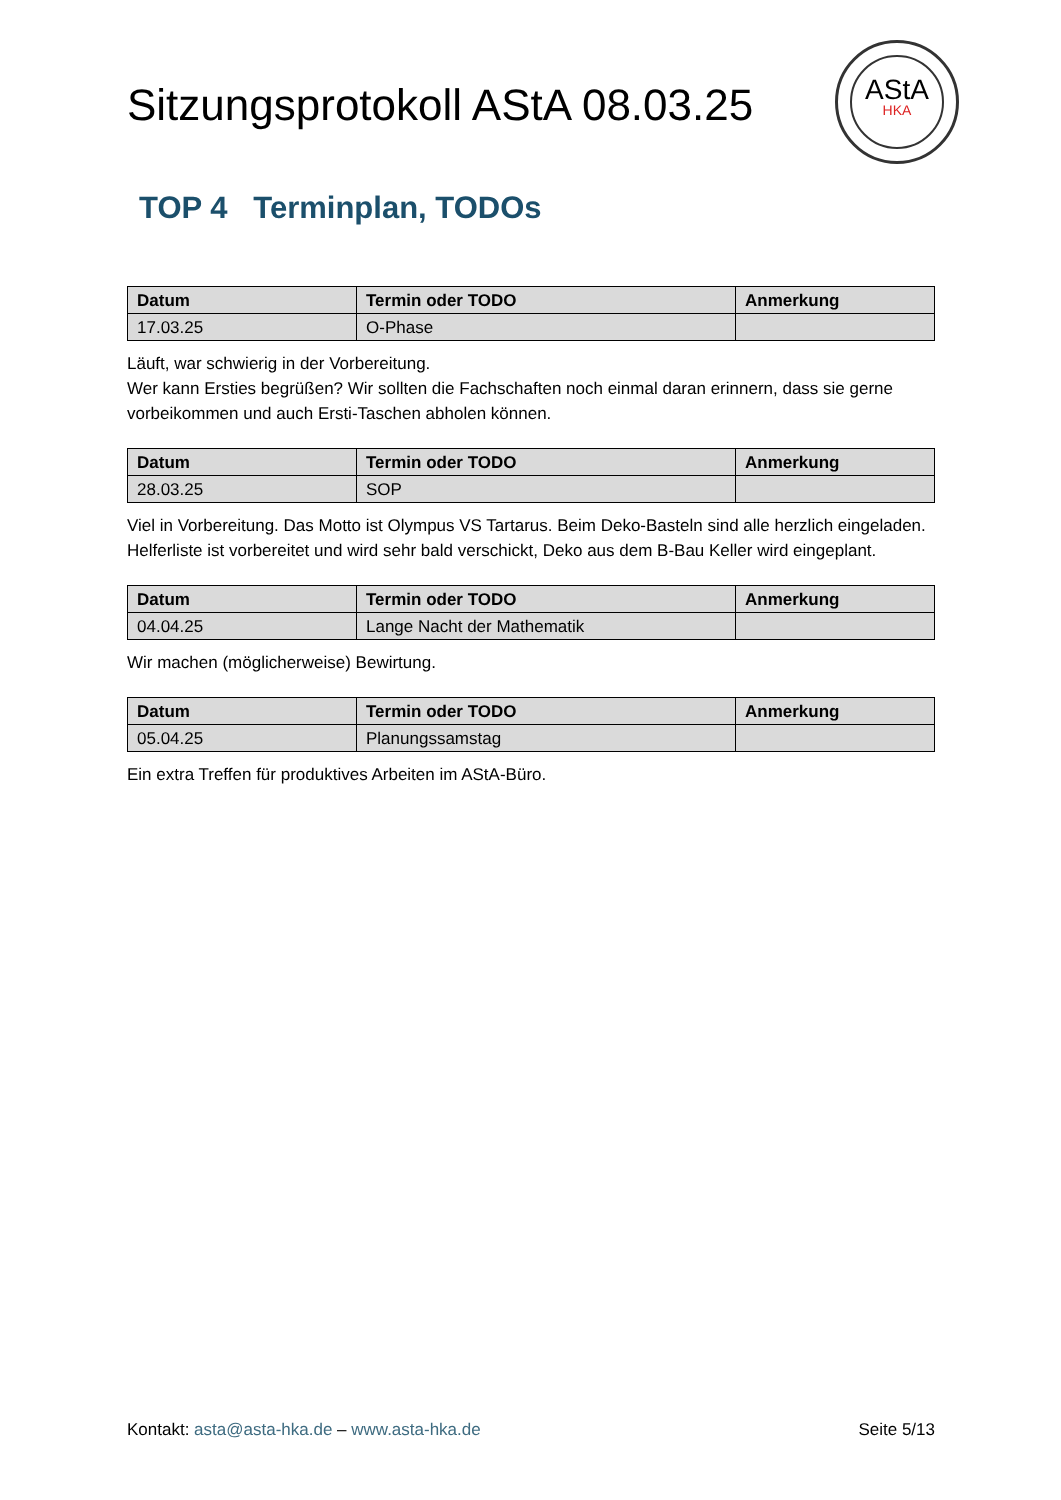Sitzungsprotokoll AStA 08.03.25
TOP 4 Terminplan, TODOs
| Datum | Termin oder TODO | Anmerkung |
| --- | --- | --- |
| 17.03.25 | O-Phase | |
Läuft, war schwierig in der Vorbereitung.
Wer kann Ersties begrüßen? Wir sollten die Fachschaften noch einmal daran erinnern, dass sie gerne vorbeikommen und auch Ersti-Taschen abholen können.
| Datum | Termin oder TODO | Anmerkung |
| --- | --- | --- |
| 28.03.25 | SOP | |
Viel in Vorbereitung. Das Motto ist Olympus VS Tartarus. Beim Deko-Basteln sind alle herzlich eingeladen. Helferliste ist vorbereitet und wird sehr bald verschickt, Deko aus dem B-Bau Keller wird eingeplant.
| Datum | Termin oder TODO | Anmerkung |
| --- | --- | --- |
| 04.04.25 | Lange Nacht der Mathematik | |
Wir machen (möglicherweise) Bewirtung.
| Datum | Termin oder TODO | Anmerkung |
| --- | --- | --- |
| 05.04.25 | Planungssamstag | |
Ein extra Treffen für produktives Arbeiten im AStA-Büro.
AStA
HKA
Kontakt: asta@asta-hka.de – www.asta-hka.de Seite 5/13